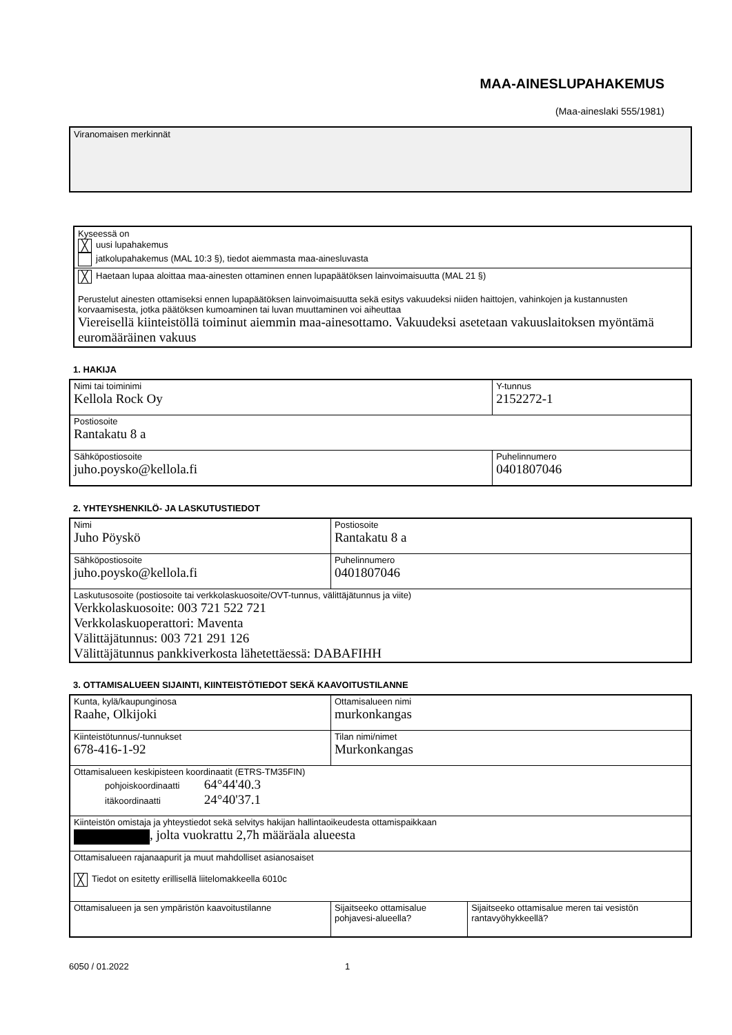MAA-AINESLUPAHAKEMUS
(Maa-aineslaki 555/1981)
Viranomaisen merkinnät
Kyseessä on
╳ uusi lupahakemus
jatkolupahakemus (MAL 10:3 §), tiedot aiemmasta maa-ainesluvasta
╳ Haetaan lupaa aloittaa maa-ainesten ottaminen ennen lupapäätöksen lainvoimaisuutta (MAL 21 §)
Perustelut ainesten ottamiseksi ennen lupapäätöksen lainvoimaisuutta sekä esitys vakuudeksi niiden haittojen, vahinkojen ja kustannusten korvaamisesta, jotka päätöksen kumoaminen tai luvan muuttaminen voi aiheuttaa
Viereisellä kiinteistöllä toiminut aiemmin maa-ainesottamo. Vakuudeksi asetetaan vakuuslaitoksen myöntämä euromääräinen vakuus
1. HAKIJA
| Nimi tai toiminimi Kellola Rock Oy | Y-tunnus 2152272-1 |
| Postiosoite Rantakatu 8 a | |
| Sähköpostiosoite juho.poysko@kellola.fi | Puhelinnumero 0401807046 |
2. YHTEYSHENKILÖ- JA LASKUTUSTIEDOT
| Nimi Juho Pöyskö | Postiosoite Rantakatu 8 a |
| Sähköpostiosoite juho.poysko@kellola.fi | Puhelinnumero 0401807046 |
| Laskutusosoite (postiosoite tai verkkolaskuosoite/OVT-tunnus, välittäjätunnus ja viite) Verkkolaskuosoite: 003 721 522 721 Verkkolaskuoperattori: Maventa Välittäjätunnus: 003 721 291 126 Välittäjätunnus pankkiverkosta lähetettäessä: DABAFIHH | |
3. OTTAMISALUEEN SIJAINTI, KIINTEISTÖTIEDOT SEKÄ KAAVOITUSTILANNE
| Kunta, kylä/kaupunginosa Raahe, Olkijoki | Ottamisalueen nimi murkonkangas | |
| Kiinteistötunnus/-tunnukset 678-416-1-92 | Tilan nimi/nimet Murkonkangas | |
| Ottamisalueen keskipisteen koordinaatit (ETRS-TM35FIN) pohjoiskoordinaatti 64°44'40.3 itäkoordinaatti 24°40'37.1 | | |
| Kiinteistön omistaja ja yhteystiedot sekä selvitys hakijan hallintaoikeudesta ottamispaikkaan , jolta vuokrattu 2,7h määräala alueesta | | |
| Ottamisalueen rajanaapurit ja muut mahdolliset asianosaiset ╳ Tiedot on esitetty erillisellä liitelomakkeella 6010c | | |
| Ottamisalueen ja sen ympäristön kaavoitustilanne | Sijaitseeko ottamisalue pohjavesi-alueella? | Sijaitseeko ottamisalue meren tai vesistön rantavyöhykkeellä? |
6050 / 01.2022 1